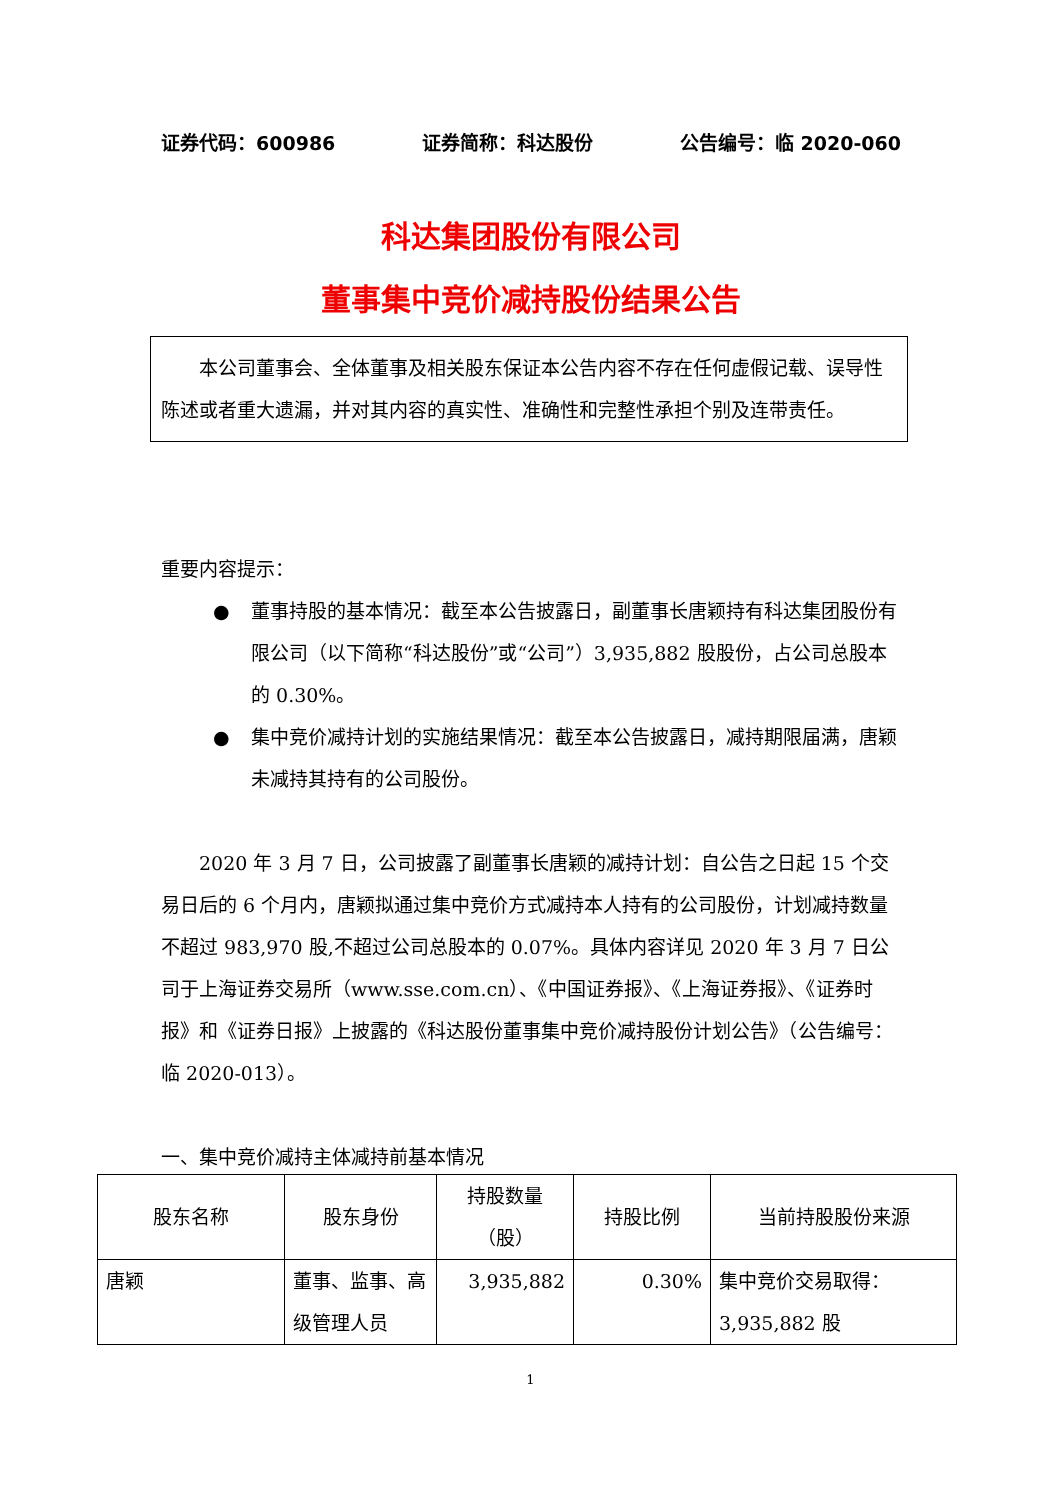证券代码：600986 证券简称：科达股份 公告编号：临 2020-060
科达集团股份有限公司
董事集中竞价减持股份结果公告
本公司董事会、全体董事及相关股东保证本公告内容不存在任何虚假记载、误导性陈述或者重大遗漏，并对其内容的真实性、准确性和完整性承担个别及连带责任。
重要内容提示：
● 董事持股的基本情况：截至本公告披露日，副董事长唐颖持有科达集团股份有限公司（以下简称“科达股份”或“公司”）3,935,882 股股份，占公司总股本的 0.30%。
● 集中竞价减持计划的实施结果情况：截至本公告披露日，减持期限届满，唐颖未减持其持有的公司股份。
2020 年 3 月 7 日，公司披露了副董事长唐颖的减持计划：自公告之日起 15 个交易日后的 6 个月内，唐颖拟通过集中竞价方式减持本人持有的公司股份，计划减持数量不超过 983,970 股,不超过公司总股本的 0.07%。具体内容详见 2020 年 3 月 7 日公司于上海证券交易所（www.sse.com.cn）、《中国证券报》、《上海证券报》、《证券时报》和《证券日报》上披露的《科达股份董事集中竞价减持股份计划公告》（公告编号：临 2020-013）。
一、集中竞价减持主体减持前基本情况
| 股东名称 | 股东身份 | 持股数量 （股） | 持股比例 | 当前持股股份来源 |
| --- | --- | --- | --- | --- |
| 唐颖 | 董事、监事、高级管理人员 | 3,935,882 | 0.30% | 集中竞价交易取得：3,935,882 股 |
1